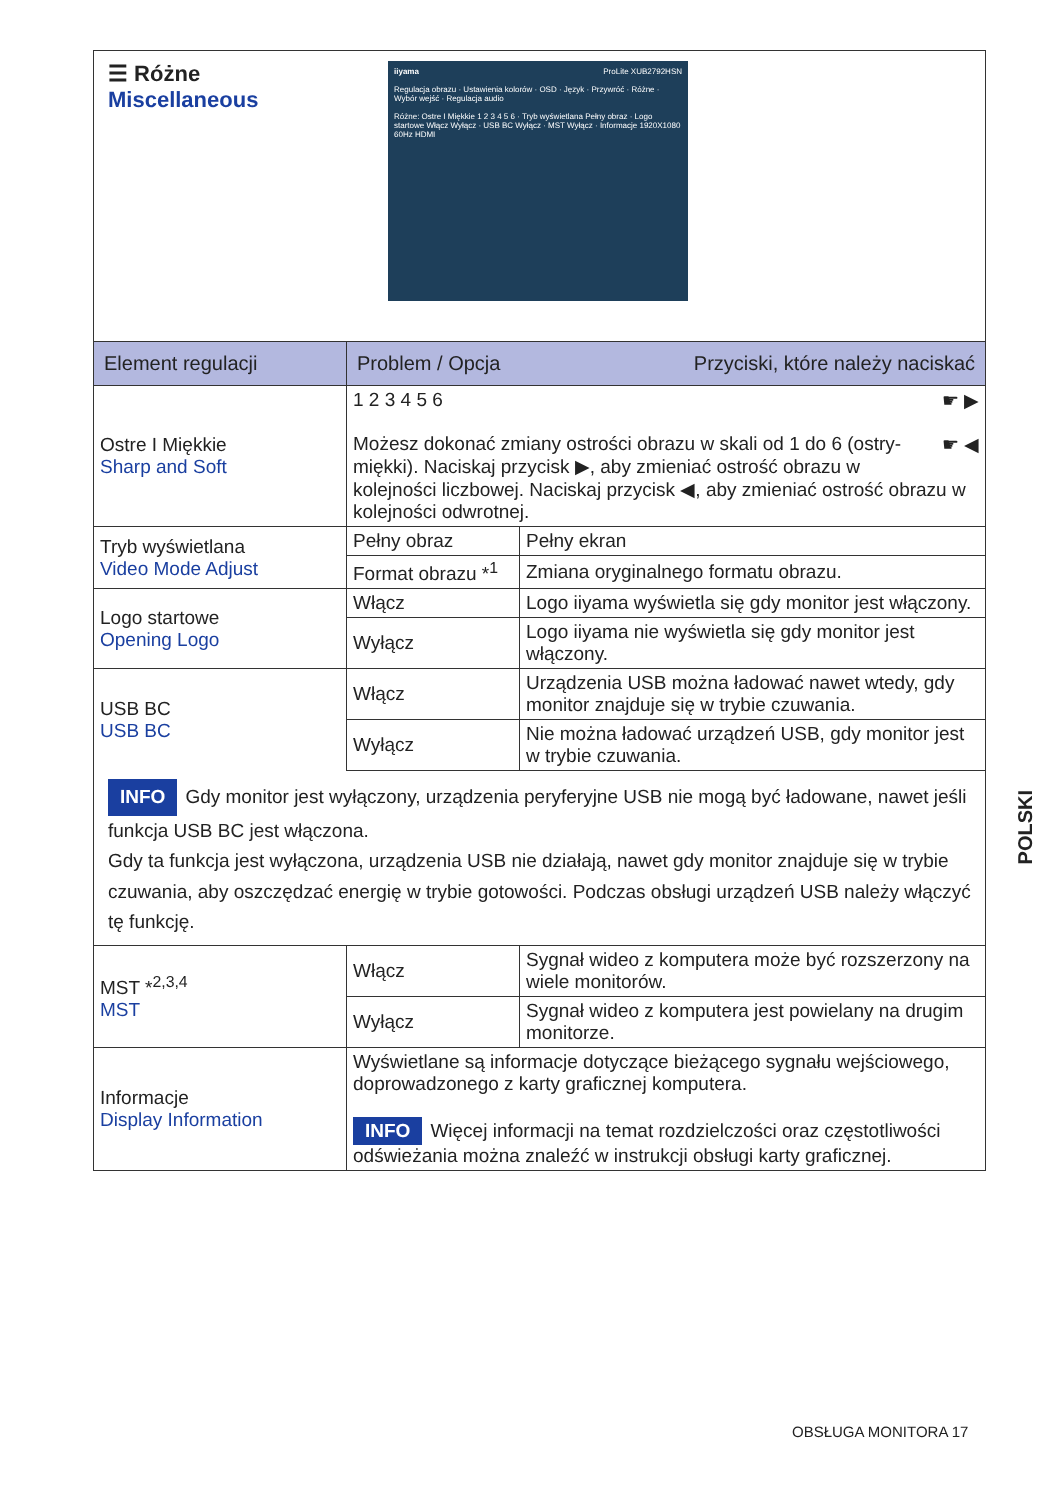| ☰ Różne Miscellaneous iiyama ProLite XUB2792HSN Regulacja obrazu · Ustawienia kolorów · OSD · Język · Przywróć · Różne · Wybór wejść · Regulacja audio Różne: Ostre I Miękkie 1 2 3 4 5 6 · Tryb wyświetlana Pełny obraz · Logo startowe Włącz Wyłącz · USB BC Wyłącz · MST Wyłącz · Informacje 1920X1080 60Hz HDMI | | |
| Element regulacji | Problem / Opcja Przyciski, które należy naciskać | |
| Ostre I Miękkie Sharp and Soft | 1 2 3 4 5 6 ☛ ▶ ☛ ◀ Możesz dokonać zmiany ostrości obrazu w skali od 1 do 6 (ostry-miękki). Naciskaj przycisk ▶, aby zmieniać ostrość obrazu w kolejności liczbowej. Naciskaj przycisk ◀, aby zmieniać ostrość obrazu w kolejności odwrotnej. | |
| Tryb wyświetlana Video Mode Adjust | Pełny obraz | Pełny ekran |
| | Format obrazu *<sup>1</sup> | Zmiana oryginalnego formatu obrazu. |
| Logo startowe Opening Logo | Włącz | Logo iiyama wyświetla się gdy monitor jest włączony. |
| | Wyłącz | Logo iiyama nie wyświetla się gdy monitor jest włączony. |
| USB BC USB BC | Włącz | Urządzenia USB można ładować nawet wtedy, gdy monitor znajduje się w trybie czuwania. |
| | Wyłącz | Nie można ładować urządzeń USB, gdy monitor jest w trybie czuwania. |
| INFO Gdy monitor jest wyłączony, urządzenia peryferyjne USB nie mogą być ładowane, nawet jeśli funkcja USB BC jest włączona. Gdy ta funkcja jest wyłączona, urządzenia USB nie działają, nawet gdy monitor znajduje się w trybie czuwania, aby oszczędzać energię w trybie gotowości. Podczas obsługi urządzeń USB należy włączyć tę funkcję. | | |
| MST *<sup>2,3,4</sup> MST | Włącz | Sygnał wideo z komputera może być rozszerzony na wiele monitorów. |
| | Wyłącz | Sygnał wideo z komputera jest powielany na drugim monitorze. |
| Informacje Display Information | Wyświetlane są informacje dotyczące bieżącego sygnału wejściowego, doprowadzonego z karty graficznej komputera. INFO Więcej informacji na temat rozdzielczości oraz częstotliwości odświeżania można znaleźć w instrukcji obsługi karty graficznej. | |
POLSKI
OBSŁUGA MONITORA 17